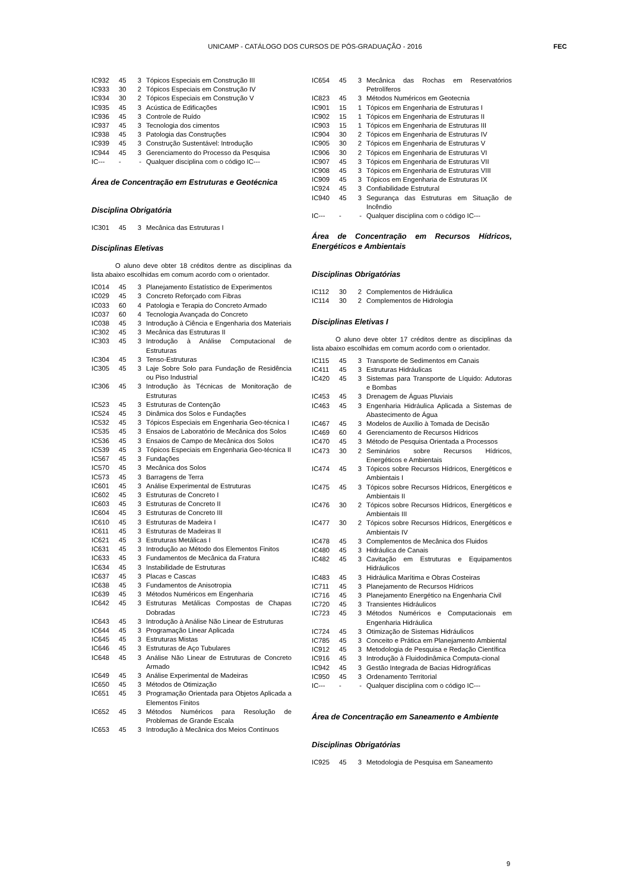UNICAMP - CATÁLOGO DOS CURSOS DE PÓS-GRADUAÇÃO - 2016 FEC
| IC932 | 45 | 3 | Tópicos Especiais em Construção III |
| IC933 | 30 | 2 | Tópicos Especiais em Construção IV |
| IC934 | 30 | 2 | Tópicos Especiais em Construção V |
| IC935 | 45 | 3 | Acústica de Edificações |
| IC936 | 45 | 3 | Controle de Ruído |
| IC937 | 45 | 3 | Tecnologia dos cimentos |
| IC938 | 45 | 3 | Patologia das Construções |
| IC939 | 45 | 3 | Construção Sustentável: Introdução |
| IC944 | 45 | 3 | Gerenciamento do Processo da Pesquisa |
| IC--- | - | - | Qualquer disciplina com o código IC--- |
Área de Concentração em Estruturas e Geotécnica
Disciplina Obrigatória
| IC301 | 45 | 3 | Mecânica das Estruturas I |
Disciplinas Eletivas
O aluno deve obter 18 créditos dentre as disciplinas da lista abaixo escolhidas em comum acordo com o orientador.
| IC014 | 45 | 3 | Planejamento Estatístico de Experimentos |
| IC029 | 45 | 3 | Concreto Reforçado com Fibras |
| IC033 | 60 | 4 | Patologia e Terapia do Concreto Armado |
| IC037 | 60 | 4 | Tecnologia Avançada do Concreto |
| IC038 | 45 | 3 | Introdução à Ciência e Engenharia dos Materiais |
| IC302 | 45 | 3 | Mecânica das Estruturas II |
| IC303 | 45 | 3 | Introdução à Análise Computacional de Estruturas |
| IC304 | 45 | 3 | Tenso-Estruturas |
| IC305 | 45 | 3 | Laje Sobre Solo para Fundação de Residência ou Piso Industrial |
| IC306 | 45 | 3 | Introdução às Técnicas de Monitoração de Estruturas |
| IC523 | 45 | 3 | Estruturas de Contenção |
| IC524 | 45 | 3 | Dinâmica dos Solos e Fundações |
| IC532 | 45 | 3 | Tópicos Especiais em Engenharia Geo-técnica I |
| IC535 | 45 | 3 | Ensaios de Laboratório de Mecânica dos Solos |
| IC536 | 45 | 3 | Ensaios de Campo de Mecânica dos Solos |
| IC539 | 45 | 3 | Tópicos Especiais em Engenharia Geo-técnica II |
| IC567 | 45 | 3 | Fundações |
| IC570 | 45 | 3 | Mecânica dos Solos |
| IC573 | 45 | 3 | Barragens de Terra |
| IC601 | 45 | 3 | Análise Experimental de Estruturas |
| IC602 | 45 | 3 | Estruturas de Concreto I |
| IC603 | 45 | 3 | Estruturas de Concreto II |
| IC604 | 45 | 3 | Estruturas de Concreto III |
| IC610 | 45 | 3 | Estruturas de Madeira I |
| IC611 | 45 | 3 | Estruturas de Madeiras II |
| IC621 | 45 | 3 | Estruturas Metálicas I |
| IC631 | 45 | 3 | Introdução ao Método dos Elementos Finitos |
| IC633 | 45 | 3 | Fundamentos de Mecânica da Fratura |
| IC634 | 45 | 3 | Instabilidade de Estruturas |
| IC637 | 45 | 3 | Placas e Cascas |
| IC638 | 45 | 3 | Fundamentos de Anisotropia |
| IC639 | 45 | 3 | Métodos Numéricos em Engenharia |
| IC642 | 45 | 3 | Estruturas Metálicas Compostas de Chapas Dobradas |
| IC643 | 45 | 3 | Introdução à Análise Não Linear de Estruturas |
| IC644 | 45 | 3 | Programação Linear Aplicada |
| IC645 | 45 | 3 | Estruturas Mistas |
| IC646 | 45 | 3 | Estruturas de Aço Tubulares |
| IC648 | 45 | 3 | Análise Não Linear de Estruturas de Concreto Armado |
| IC649 | 45 | 3 | Análise Experimental de Madeiras |
| IC650 | 45 | 3 | Métodos de Otimização |
| IC651 | 45 | 3 | Programação Orientada para Objetos Aplicada a Elementos Finitos |
| IC652 | 45 | 3 | Métodos Numéricos para Resolução de Problemas de Grande Escala |
| IC653 | 45 | 3 | Introdução à Mecânica dos Meios Contínuos |
| IC654 | 45 | 3 | Mecânica das Rochas em Reservatórios Petrolíferos |
| IC823 | 45 | 3 | Métodos Numéricos em Geotecnia |
| IC901 | 15 | 1 | Tópicos em Engenharia de Estruturas I |
| IC902 | 15 | 1 | Tópicos em Engenharia de Estruturas II |
| IC903 | 15 | 1 | Tópicos em Engenharia de Estruturas III |
| IC904 | 30 | 2 | Tópicos em Engenharia de Estruturas IV |
| IC905 | 30 | 2 | Tópicos em Engenharia de Estruturas V |
| IC906 | 30 | 2 | Tópicos em Engenharia de Estruturas VI |
| IC907 | 45 | 3 | Tópicos em Engenharia de Estruturas VII |
| IC908 | 45 | 3 | Tópicos em Engenharia de Estruturas VIII |
| IC909 | 45 | 3 | Tópicos em Engenharia de Estruturas IX |
| IC924 | 45 | 3 | Confiabilidade Estrutural |
| IC940 | 45 | 3 | Segurança das Estruturas em Situação de Incêndio |
| IC--- | - | - | Qualquer disciplina com o código IC--- |
Área de Concentração em Recursos Hídricos, Energéticos e Ambientais
Disciplinas Obrigatórias
| IC112 | 30 | 2 | Complementos de Hidráulica |
| IC114 | 30 | 2 | Complementos de Hidrologia |
Disciplinas Eletivas I
O aluno deve obter 17 créditos dentre as disciplinas da lista abaixo escolhidas em comum acordo com o orientador.
| IC115 | 45 | 3 | Transporte de Sedimentos em Canais |
| IC411 | 45 | 3 | Estruturas Hidráulicas |
| IC420 | 45 | 3 | Sistemas para Transporte de Líquido: Adutoras e Bombas |
| IC453 | 45 | 3 | Drenagem de Águas Pluviais |
| IC463 | 45 | 3 | Engenharia Hidráulica Aplicada a Sistemas de Abastecimento de Água |
| IC467 | 45 | 3 | Modelos de Auxílio à Tomada de Decisão |
| IC469 | 60 | 4 | Gerenciamento de Recursos Hídricos |
| IC470 | 45 | 3 | Método de Pesquisa Orientada a Processos |
| IC473 | 30 | 2 | Seminários sobre Recursos Hídricos, Energéticos e Ambientais |
| IC474 | 45 | 3 | Tópicos sobre Recursos Hídricos, Energéticos e Ambientais I |
| IC475 | 45 | 3 | Tópicos sobre Recursos Hídricos, Energéticos e Ambientais II |
| IC476 | 30 | 2 | Tópicos sobre Recursos Hídricos, Energéticos e Ambientais III |
| IC477 | 30 | 2 | Tópicos sobre Recursos Hídricos, Energéticos e Ambientais IV |
| IC478 | 45 | 3 | Complementos de Mecânica dos Fluidos |
| IC480 | 45 | 3 | Hidráulica de Canais |
| IC482 | 45 | 3 | Cavitação em Estruturas e Equipamentos Hidráulicos |
| IC483 | 45 | 3 | Hidráulica Marítima e Obras Costeiras |
| IC711 | 45 | 3 | Planejamento de Recursos Hídricos |
| IC716 | 45 | 3 | Planejamento Energético na Engenharia Civil |
| IC720 | 45 | 3 | Transientes Hidráulicos |
| IC723 | 45 | 3 | Métodos Numéricos e Computacionais em Engenharia Hidráulica |
| IC724 | 45 | 3 | Otimização de Sistemas Hidráulicos |
| IC785 | 45 | 3 | Conceito e Prática em Planejamento Ambiental |
| IC912 | 45 | 3 | Metodologia de Pesquisa e Redação Científica |
| IC916 | 45 | 3 | Introdução à Fluidodinâmica Computa-cional |
| IC942 | 45 | 3 | Gestão Integrada de Bacias Hidrográficas |
| IC950 | 45 | 3 | Ordenamento Territorial |
| IC--- | - | - | Qualquer disciplina com o código IC--- |
Área de Concentração em Saneamento e Ambiente
Disciplinas Obrigatórias
| IC925 | 45 | 3 | Metodologia de Pesquisa em Saneamento |
9